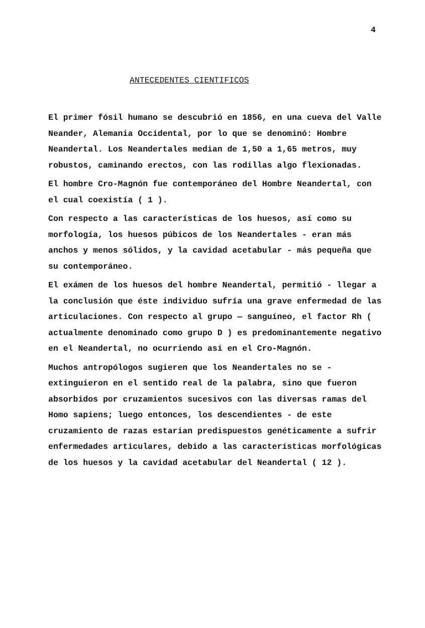4
ANTECEDENTES CIENTIFICOS
El primer fósil humano se descubrió en 1856, en una cueva del Valle Neander, Alemania Occidental, por lo que se denominó: Hombre Neandertal. Los Neandertales median de 1,50 a 1,65 metros, muy robustos, caminando erectos, con las rodillas algo flexionadas.
El hombre Cro-Magnón fue contemporáneo del Hombre Neandertal, con el cual coexistía ( 1 ).
Con respecto a las características de los huesos, así como su morfología, los huesos púbicos de los Neandertales - eran más anchos y menos sólidos, y la cavidad acetabular - más pequeña que su contemporáneo.
El exámen de los huesos del hombre Neandertal, permitió - llegar a la conclusión que éste individuo sufría una grave enfermedad de las articulaciones. Con respecto al grupo — sanguíneo, el factor Rh ( actualmente denominado como grupo D ) es predominantemente negativo en el Neandertal, no ocurriendo así en el Cro-Magnón.
Muchos antropólogos sugieren que los Neandertales no se - extinguieron en el sentido real de la palabra, sino que fueron absorbidos por cruzamientos sucesivos con las diversas ramas del Homo sapiens; luego entonces, los descendientes - de este cruzamiento de razas estarian predispuestos genéticamente a sufrir enfermedades articulares, debido a las características morfológicas de los huesos y la cavidad acetabular del Neandertal ( 12 ).